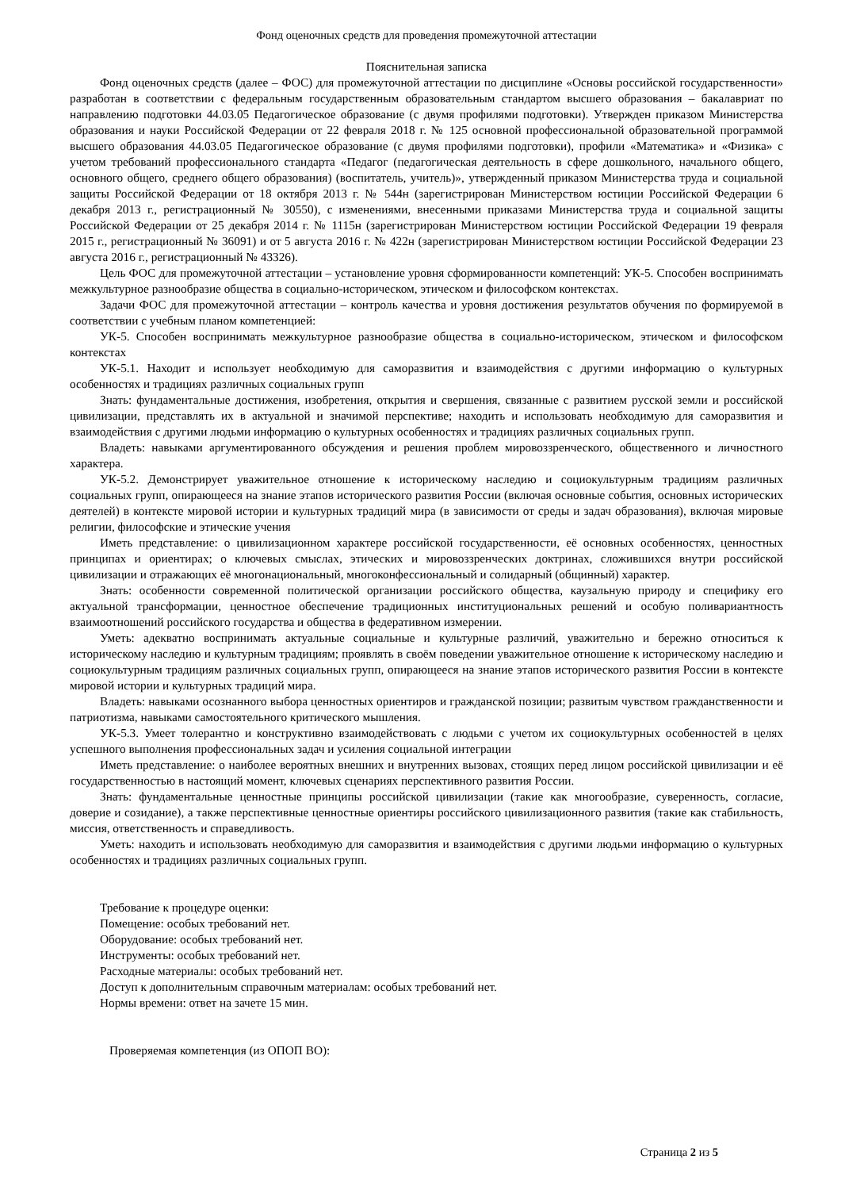Фонд оценочных средств для проведения промежуточной аттестации
Пояснительная записка
Фонд оценочных средств (далее – ФОС) для промежуточной аттестации по дисциплине «Основы российской государственности» разработан в соответствии с федеральным государственным образовательным стандартом высшего образования – бакалавриат по направлению подготовки 44.03.05 Педагогическое образование (с двумя профилями подготовки). Утвержден приказом Министерства образования и науки Российской Федерации от 22 февраля 2018 г. № 125 основной профессиональной образовательной программой высшего образования 44.03.05 Педагогическое образование (с двумя профилями подготовки), профили «Математика» и «Физика» с учетом требований профессионального стандарта «Педагог (педагогическая деятельность в сфере дошкольного, начального общего, основного общего, среднего общего образования) (воспитатель, учитель)», утвержденный приказом Министерства труда и социальной защиты Российской Федерации от 18 октября 2013 г. № 544н (зарегистрирован Министерством юстиции Российской Федерации 6 декабря 2013 г., регистрационный № 30550), с изменениями, внесенными приказами Министерства труда и социальной защиты Российской Федерации от 25 декабря 2014 г. № 1115н (зарегистрирован Министерством юстиции Российской Федерации 19 февраля 2015 г., регистрационный № 36091) и от 5 августа 2016 г. № 422н (зарегистрирован Министерством юстиции Российской Федерации 23 августа 2016 г., регистрационный № 43326).
Цель ФОС для промежуточной аттестации – установление уровня сформированности компетенций: УК-5. Способен воспринимать межкультурное разнообразие общества в социально-историческом, этическом и философском контекстах.
Задачи ФОС для промежуточной аттестации – контроль качества и уровня достижения результатов обучения по формируемой в соответствии с учебным планом компетенцией:
УК-5. Способен воспринимать межкультурное разнообразие общества в социально-историческом, этическом и философском контекстах
УК-5.1. Находит и использует необходимую для саморазвития и взаимодействия с другими информацию о культурных особенностях и традициях различных социальных групп
Знать: фундаментальные достижения, изобретения, открытия и свершения, связанные с развитием русской земли и российской цивилизации, представлять их в актуальной и значимой перспективе; находить и использовать необходимую для саморазвития и взаимодействия с другими людьми информацию о культурных особенностях и традициях различных социальных групп.
Владеть: навыками аргументированного обсуждения и решения проблем мировоззренческого, общественного и личностного характера.
УК-5.2. Демонстрирует уважительное отношение к историческому наследию и социокультурным традициям различных социальных групп, опирающееся на знание этапов исторического развития России (включая основные события, основных исторических деятелей) в контексте мировой истории и культурных традиций мира (в зависимости от среды и задач образования), включая мировые религии, философские и этические учения
Иметь представление: о цивилизационном характере российской государственности, её основных особенностях, ценностных принципах и ориентирах; о ключевых смыслах, этических и мировоззренческих доктринах, сложившихся внутри российской цивилизации и отражающих её многонациональный, многоконфессиональный и солидарный (общинный) характер.
Знать: особенности современной политической организации российского общества, каузальную природу и специфику его актуальной трансформации, ценностное обеспечение традиционных институциональных решений и особую поливариантность взаимоотношений российского государства и общества в федеративном измерении.
Уметь: адекватно воспринимать актуальные социальные и культурные различий, уважительно и бережно относиться к историческому наследию и культурным традициям; проявлять в своём поведении уважительное отношение к историческому наследию и социокультурным традициям различных социальных групп, опирающееся на знание этапов исторического развития России в контексте мировой истории и культурных традиций мира.
Владеть: навыками осознанного выбора ценностных ориентиров и гражданской позиции; развитым чувством гражданственности и патриотизма, навыками самостоятельного критического мышления.
УК-5.3. Умеет толерантно и конструктивно взаимодействовать с людьми с учетом их социокультурных особенностей в целях успешного выполнения профессиональных задач и усиления социальной интеграции
Иметь представление: о наиболее вероятных внешних и внутренних вызовах, стоящих перед лицом российской цивилизации и её государственностью в настоящий момент, ключевых сценариях перспективного развития России.
Знать: фундаментальные ценностные принципы российской цивилизации (такие как многообразие, суверенность, согласие, доверие и созидание), а также перспективные ценностные ориентиры российского цивилизационного развития (такие как стабильность, миссия, ответственность и справедливость.
Уметь: находить и использовать необходимую для саморазвития и взаимодействия с другими людьми информацию о культурных особенностях и традициях различных социальных групп.
Требование к процедуре оценки:
Помещение: особых требований нет.
Оборудование: особых требований нет.
Инструменты: особых требований нет.
Расходные материалы: особых требований нет.
Доступ к дополнительным справочным материалам: особых требований нет.
Нормы времени: ответ на зачете 15 мин.
Проверяемая компетенция (из ОПОП ВО):
Страница 2 из 5